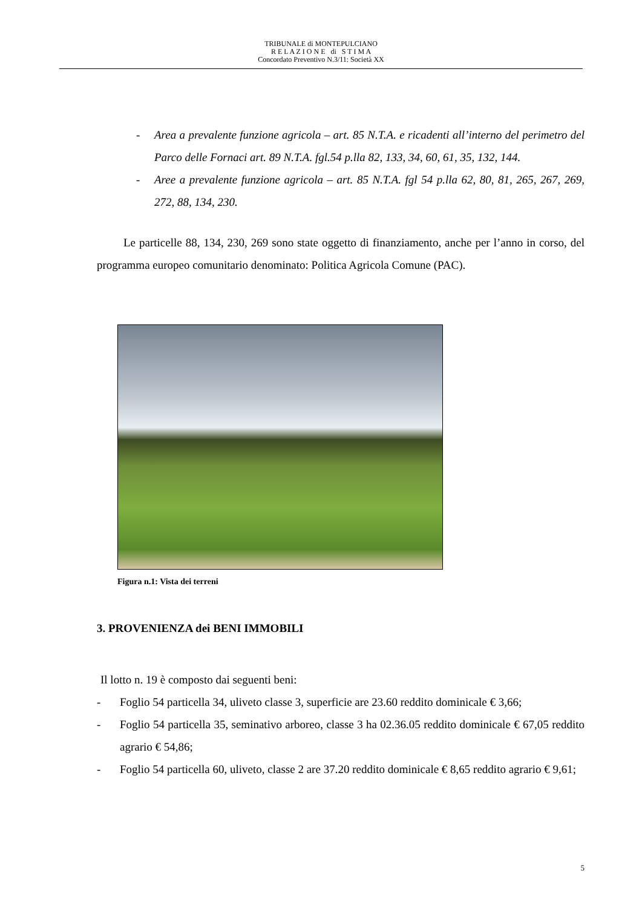TRIBUNALE di MONTEPULCIANO
R E L A Z I O N E di S T I M A
Concordato Preventivo N.3/11: Società XX
- Area a prevalente funzione agricola – art. 85 N.T.A. e ricadenti all’interno del perimetro del Parco delle Fornaci art. 89 N.T.A. fgl.54 p.lla 82, 133, 34, 60, 61, 35, 132, 144.
- Aree a prevalente funzione agricola – art. 85 N.T.A. fgl 54 p.lla 62, 80, 81, 265, 267, 269, 272, 88, 134, 230.
Le particelle 88, 134, 230, 269 sono state oggetto di finanziamento, anche per l’anno in corso, del programma europeo comunitario denominato: Politica Agricola Comune (PAC).
Figura n.1: Vista dei terreni
3. PROVENIENZA dei BENI IMMOBILI
Il lotto n. 19 è composto dai seguenti beni:
- Foglio 54 particella 34, uliveto classe 3, superficie are 23.60 reddito dominicale € 3,66;
- Foglio 54 particella 35, seminativo arboreo, classe 3 ha 02.36.05 reddito dominicale € 67,05 reddito agrario € 54,86;
- Foglio 54 particella 60, uliveto, classe 2 are 37.20 reddito dominicale € 8,65 reddito agrario € 9,61;
5